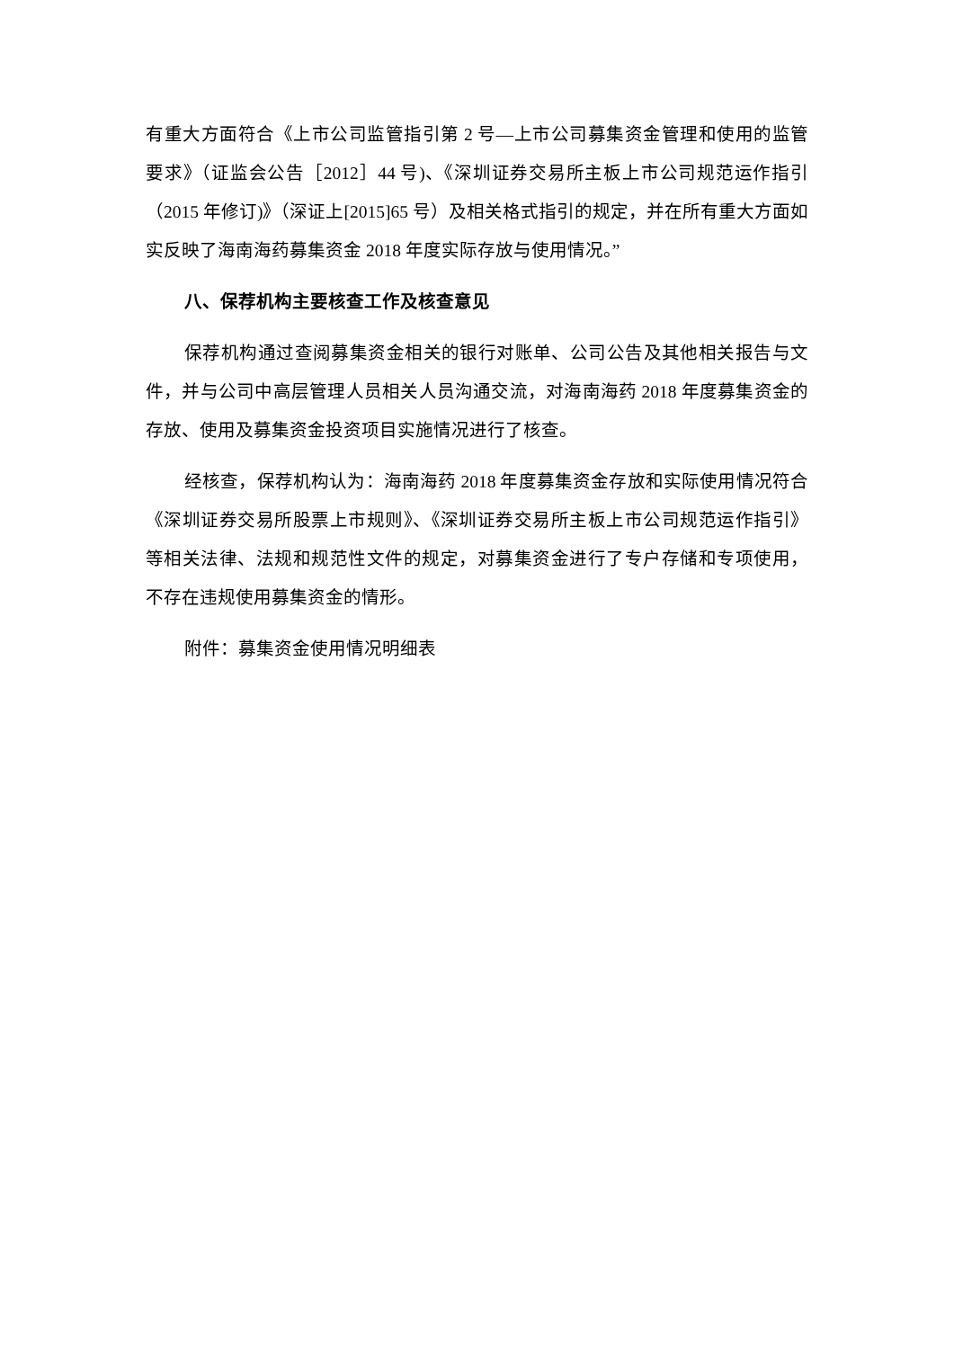有重大方面符合《上市公司监管指引第 2 号—上市公司募集资金管理和使用的监管要求》（证监会公告［2012］44 号)、《深圳证券交易所主板上市公司规范运作指引（2015 年修订)》（深证上[2015]65 号）及相关格式指引的规定，并在所有重大方面如实反映了海南海药募集资金 2018 年度实际存放与使用情况。”
八、保荐机构主要核查工作及核查意见
保荐机构通过查阅募集资金相关的银行对账单、公司公告及其他相关报告与文件，并与公司中高层管理人员相关人员沟通交流，对海南海药 2018 年度募集资金的存放、使用及募集资金投资项目实施情况进行了核查。
经核查，保荐机构认为：海南海药 2018 年度募集资金存放和实际使用情况符合《深圳证券交易所股票上市规则》、《深圳证券交易所主板上市公司规范运作指引》等相关法律、法规和规范性文件的规定，对募集资金进行了专户存储和专项使用，不存在违规使用募集资金的情形。
附件：募集资金使用情况明细表